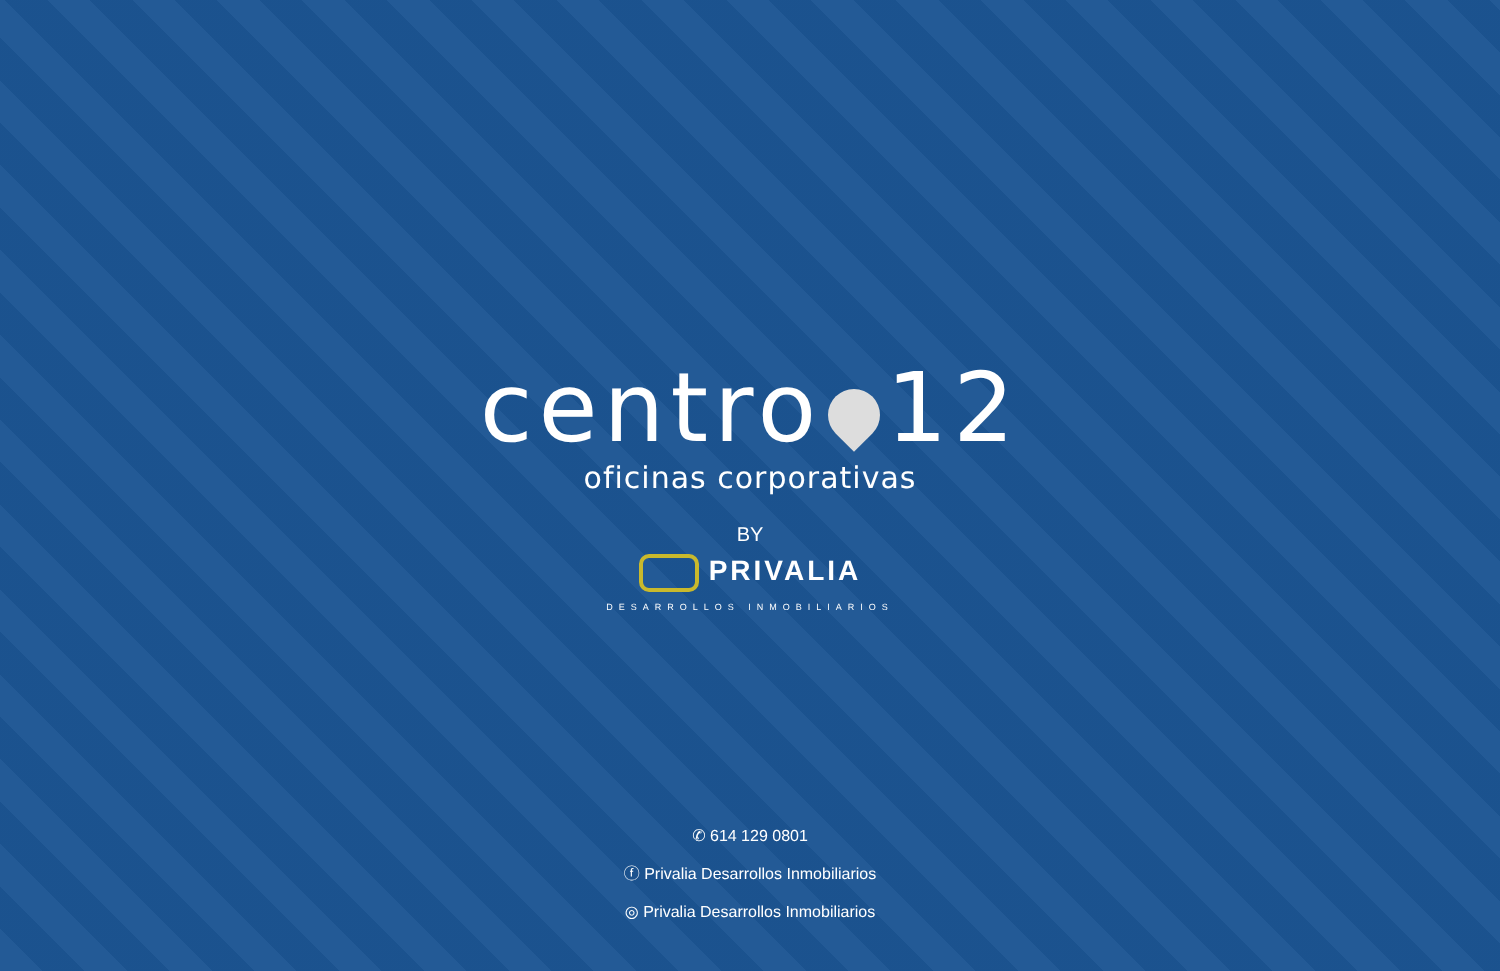centro 12
oficinas corporativas
BY
PRIVALIA
DESARROLLOS INMOBILIARIOS
✆ 614 129 0801
ⓕ Privalia Desarrollos Inmobiliarios
◎ Privalia Desarrollos Inmobiliarios